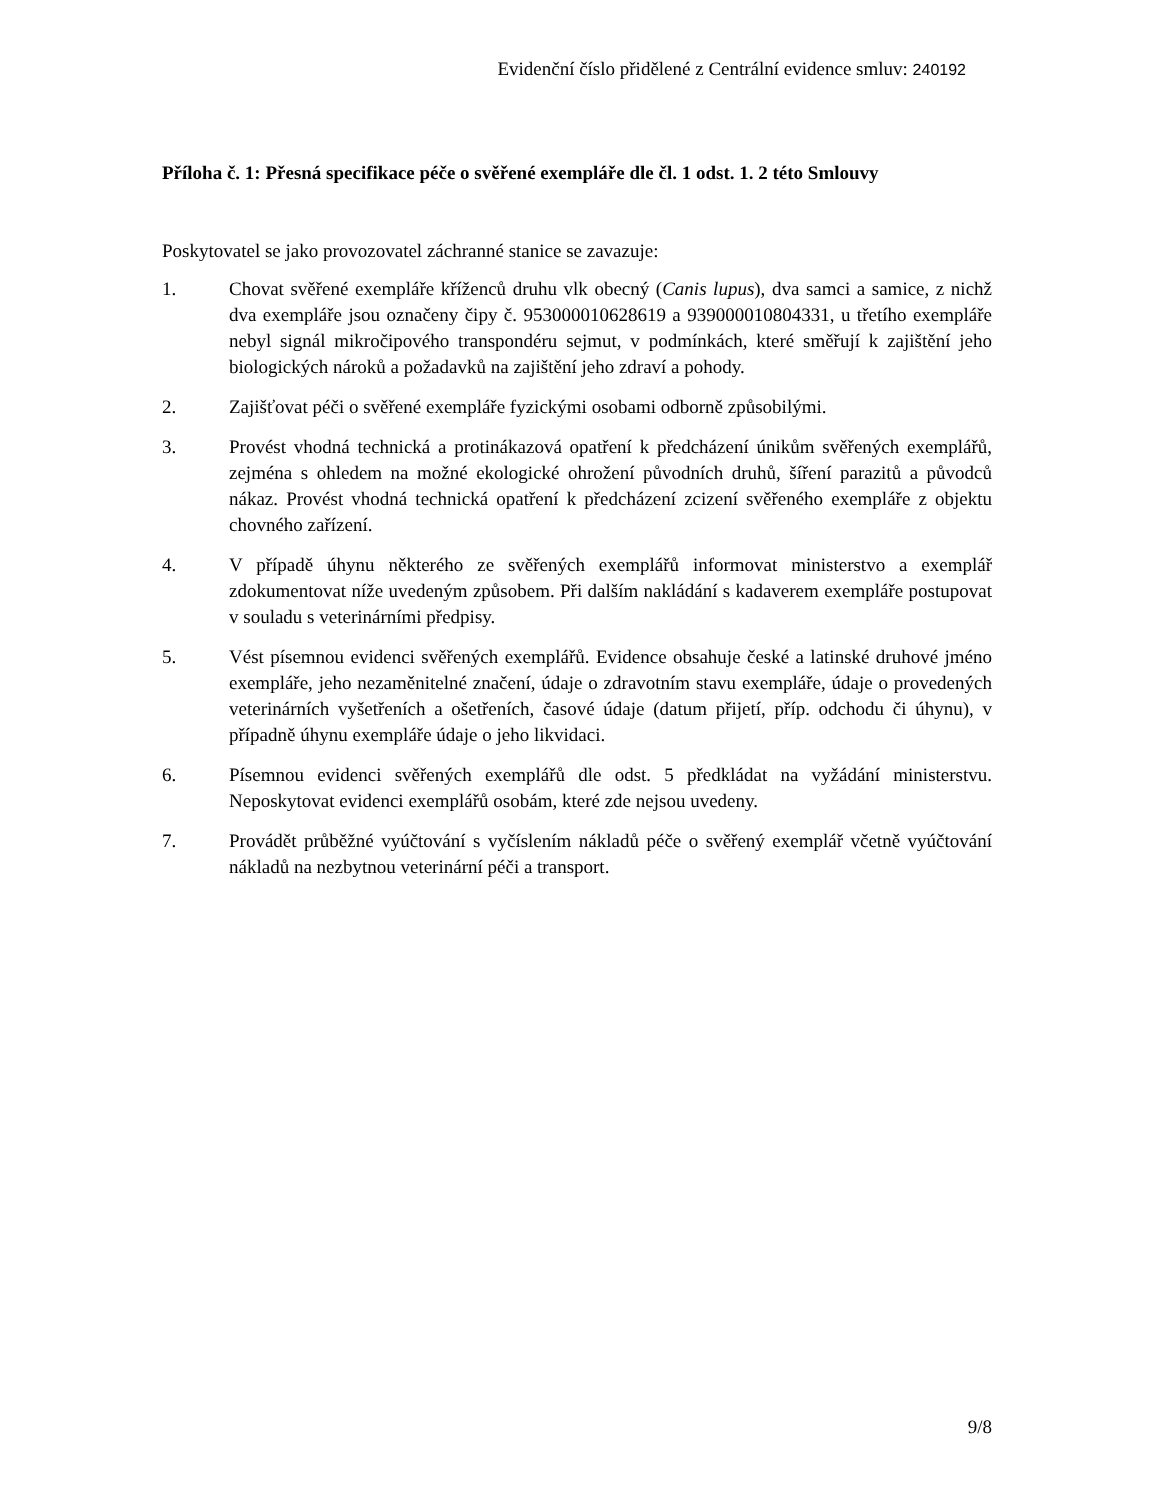Evidenční číslo přidělené z Centrální evidence smluv: 240192
Příloha č. 1: Přesná specifikace péče o svěřené exempláře dle čl. 1 odst. 1. 2 této Smlouvy
Poskytovatel se jako provozovatel záchranné stanice se zavazuje:
1. Chovat svěřené exempláře kříženců druhu vlk obecný (Canis lupus), dva samci a samice, z nichž dva exempláře jsou označeny čipy č. 953000010628619 a 939000010804331, u třetího exempláře nebyl signál mikročipového transpondéru sejmut, v podmínkách, které směřují k zajištění jeho biologických nároků a požadavků na zajištění jeho zdraví a pohody.
2. Zajišťovat péči o svěřené exempláře fyzickými osobami odborně způsobilými.
3. Provést vhodná technická a protinákazová opatření k předcházení únikům svěřených exemplářů, zejména s ohledem na možné ekologické ohrožení původních druhů, šíření parazitů a původců nákaz. Provést vhodná technická opatření k předcházení zcizení svěřeného exempláře z objektu chovného zařízení.
4. V případě úhynu některého ze svěřených exemplářů informovat ministerstvo a exemplář zdokumentovat níže uvedeným způsobem. Při dalším nakládání s kadaverem exempláře postupovat v souladu s veterinárními předpisy.
5. Vést písemnou evidenci svěřených exemplářů. Evidence obsahuje české a latinské druhové jméno exempláře, jeho nezaměnitelné značení, údaje o zdravotním stavu exempláře, údaje o provedených veterinárních vyšetřeních a ošetřeních, časové údaje (datum přijetí, příp. odchodu či úhynu), v případně úhynu exempláře údaje o jeho likvidaci.
6. Písemnou evidenci svěřených exemplářů dle odst. 5 předkládat na vyžádání ministerstvu. Neposkytovat evidenci exemplářů osobám, které zde nejsou uvedeny.
7. Provádět průběžné vyúčtování s vyčíslením nákladů péče o svěřený exemplář včetně vyúčtování nákladů na nezbytnou veterinární péči a transport.
9/8